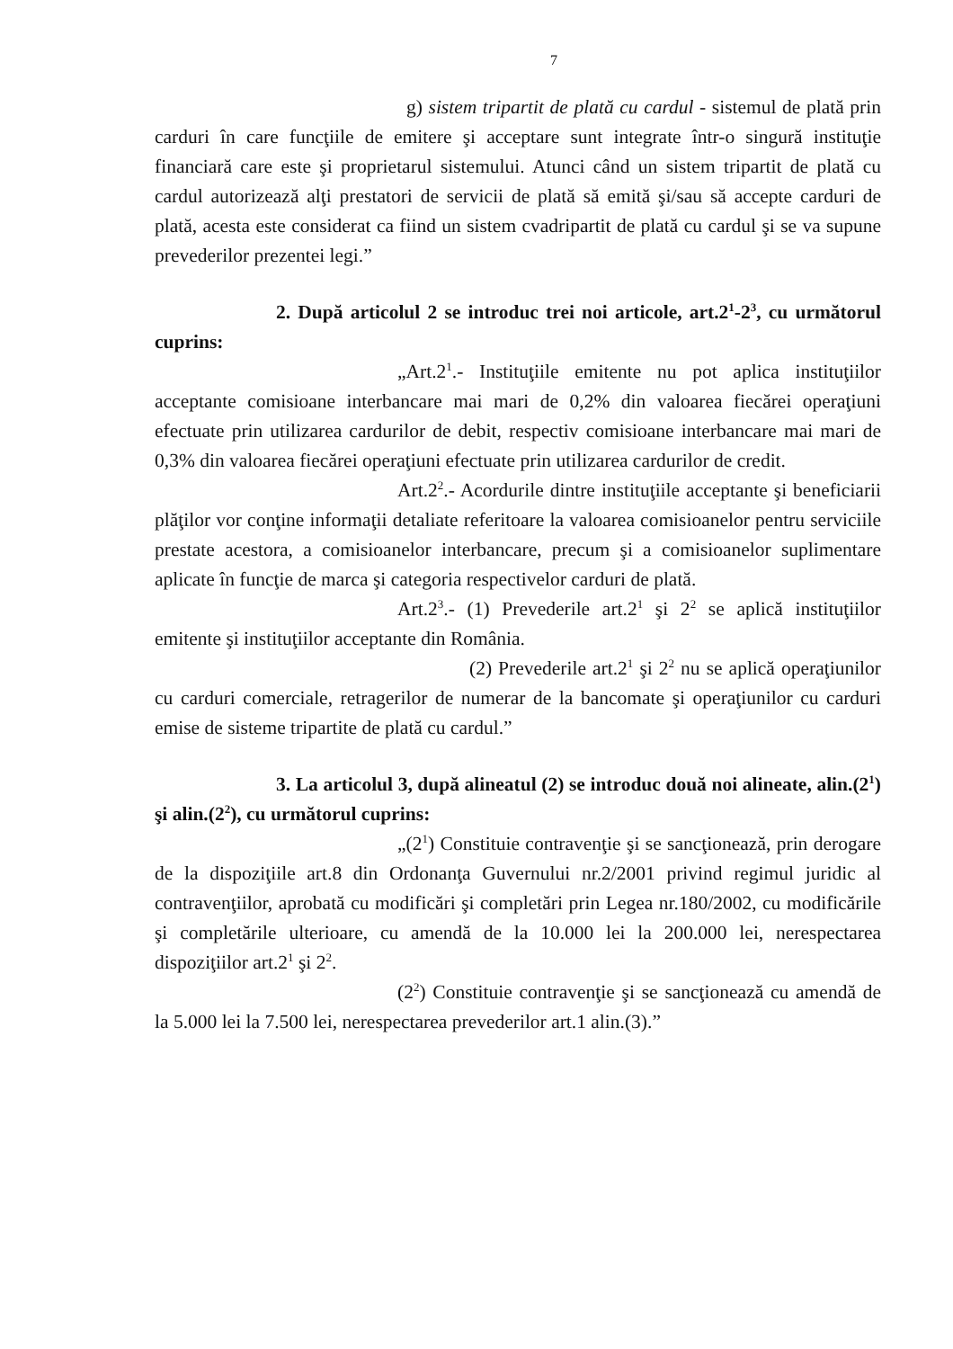7
g) sistem tripartit de plată cu cardul - sistemul de plată prin carduri în care funcţiile de emitere şi acceptare sunt integrate într-o singură instituţie financiară care este şi proprietarul sistemului. Atunci când un sistem tripartit de plată cu cardul autorizează alţi prestatori de servicii de plată să emită şi/sau să accepte carduri de plată, acesta este considerat ca fiind un sistem cvadripartit de plată cu cardul şi se va supune prevederilor prezentei legi.”
2. După articolul 2 se introduc trei noi articole, art.2<sup>1</sup>-2<sup>3</sup>, cu următorul cuprins:
„Art.2<sup>1</sup>.- Instituţiile emitente nu pot aplica instituţiilor acceptante comisioane interbancare mai mari de 0,2% din valoarea fiecărei operaţiuni efectuate prin utilizarea cardurilor de debit, respectiv comisioane interbancare mai mari de 0,3% din valoarea fiecărei operaţiuni efectuate prin utilizarea cardurilor de credit.
Art.2<sup>2</sup>.- Acordurile dintre instituţiile acceptante şi beneficiarii plăţilor vor conţine informaţii detaliate referitoare la valoarea comisioanelor pentru serviciile prestate acestora, a comisioanelor interbancare, precum şi a comisioanelor suplimentare aplicate în funcţie de marca şi categoria respectivelor carduri de plată.
Art.2<sup>3</sup>.- (1) Prevederile art.2<sup>1</sup> şi 2<sup>2</sup> se aplică instituţiilor emitente şi instituţiilor acceptante din România.
(2) Prevederile art.2<sup>1</sup> şi 2<sup>2</sup> nu se aplică operaţiunilor cu carduri comerciale, retragerilor de numerar de la bancomate şi operaţiunilor cu carduri emise de sisteme tripartite de plată cu cardul.”
3. La articolul 3, după alineatul (2) se introduc două noi alineate, alin.(2<sup>1</sup>) şi alin.(2<sup>2</sup>), cu următorul cuprins:
„(2<sup>1</sup>) Constituie contravenţie şi se sancţionează, prin derogare de la dispoziţiile art.8 din Ordonanţa Guvernului nr.2/2001 privind regimul juridic al contravenţiilor, aprobată cu modificări şi completări prin Legea nr.180/2002, cu modificările şi completările ulterioare, cu amendă de la 10.000 lei la 200.000 lei, nerespectarea dispoziţiilor art.2<sup>1</sup> şi 2<sup>2</sup>.
(2<sup>2</sup>) Constituie contravenţie şi se sancţionează cu amendă de la 5.000 lei la 7.500 lei, nerespectarea prevederilor art.1 alin.(3).”